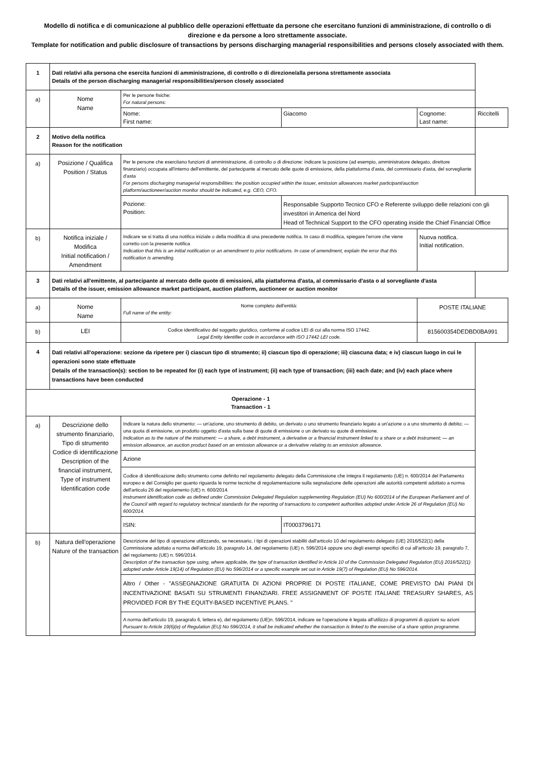Modello di notifica e di comunicazione al pubblico delle operazioni effettuate da persone che esercitano funzioni di amministrazione, di controllo o di direzione e da persone a loro strettamente associate.
Template for notification and public disclosure of transactions by persons discharging managerial responsibilities and persons closely associated with them.
| 1 | Dati relativi alla persona che esercita funzioni di amministrazione, di controllo o di direzione/alla persona strettamente associata Details of the person discharging managerial responsibilities/person closely associated | | | | |
| a) | Nome Name | Per le persone fisiche: For natural persons: | | | |
| | | Nome: First name: | Giacomo | Cognome: Last name: | Riccitelli |
| 2 | Motivo della notifica Reason for the notification | | | | |
| a) | Posizione / Qualifica Position / Status | Per le persone che esercitano funzioni di amministrazione, di controllo o di direzione: indicare la posizione (ad esempio, amministratore delegato, direttore finanziario) occupata all'interno dell'emittente, del partecipante al mercato delle quote di emissione, della piattaforma d'asta, del commissario d'asta, del sorvegliante d'asta For persons discharging managerial responsibilities: the position occupied within the issuer, emission allowances market participant/auction platform/auctioneer/auction monitor should be indicated, e.g. CEO, CFO. | | | |
| | | Pozione: Position: | Responsabile Supporto Tecnico CFO e Referente sviluppo delle relazioni con gli investitori in America del Nord Head of Technical Support to the CFO operating inside the Chief Financial Office | | |
| b) | Notifica iniziale / Modifica Initial notification / Amendment | Indicare se si tratta di una notifica iniziale o della modifica di una precedente notifica. In caso di modifica, spiegare l'errore che viene corretto con la presente notifica Indication that this is an initial notification or an amendment to prior notifications. In case of amendment, explain the error that this notification is amending. | | Nuova notifica. Initial notification. | |
| 3 | Dati relativi all'emittente, al partecipante al mercato delle quote di emissioni, alla piattaforma d'asta, al commissario d'asta o al sorvegliante d'asta Details of the issuer, emission allowance market participant, auction platform, auctioneer or auction monitor | | | | |
| a) | Nome Name | Nome completo dell'entità: Full name of the entity: | | POSTE ITALIANE | |
| b) | LEI | Codice identificativo del soggetto giuridico, conforme al codice LEI di cui alla norma ISO 17442. Legal Entity Identifier code in accordance with ISO 17442 LEI code. | | 815600354DEDBD0BA991 | |
| 4 | Dati relativi all'operazione: sezione da ripetere per i) ciascun tipo di strumento; ii) ciascun tipo di operazione; iii) ciascuna data; e iv) ciascun luogo in cui le operazioni sono state effettuate Details of the transaction(s): section to be repeated for (i) each type of instrument; (ii) each type of transaction; (iii) each date; and (iv) each place where transactions have been conducted | | | | |
| Operazione - 1 Transaction - 1 | | | | | |
| a) | Descrizione dello strumento finanziario, Tipo di strumento Codice di identificazione Description of the financial instrument, Type of instrument Identification code | Indicare la natura dello strumento: — un'azione, uno strumento di debito, un derivato o uno strumento finanziario legato a un'azione o a uno strumento di debito; — una quota di emissione, un prodotto oggetto d'asta sulla base di quote di emissione o un derivato su quote di emissione. Indication as to the nature of the instrument: — a share, a debt instrument, a derivative or a financial instrument linked to a share or a debt instrument; — an emission allowance, an auction product based on an emission allowance or a derivative relating to an emission allowance. | | | |
| | | Azione | | | |
| | | Codice di identificazione dello strumento come definito nel regolamento delegato della Commissione che integra il regolamento (UE) n. 600/2014 del Parlamento europeo e del Consiglio per quanto riguarda le norme tecniche di regolamentazione sulla segnalazione delle operazioni alle autorità competenti adottato a norma dell'articolo 26 del regolamento (UE) n. 600/2014. Instrument identification code as defined under Commission Delegated Regulation supplementing Regulation (EU) No 600/2014 of the European Parliament and of the Council with regard to regulatory technical standards for the reporting of transactions to competent authorities adopted under Article 26 of Regulation (EU) No 600/2014. | | | |
| | | ISIN: | IT0003796171 | | |
| b) | Natura dell'operazione Nature of the transaction | Descrizione del tipo di operazione utilizzando, se necessario, i tipi di operazioni stabiliti dall'articolo 10 del regolamento delegato (UE) 2016/522(1) della Commissione adottato a norma dell'articolo 19, paragrafo 14, del regolamento (UE) n. 596/2014 oppure uno degli esempi specifici di cui all'articolo 19, paragrafo 7, del regolamento (UE) n. 596/2014. Description of the transaction type using, where applicable, the type of transaction identified in Article 10 of the Commission Delegated Regulation (EU) 2016/522(1) adopted under Article 19(14) of Regulation (EU) No 596/2014 or a specific example set out in Article 19(7) of Regulation (EU) No 596/2014. | | | |
| | | Altro / Other - "ASSEGNAZIONE GRATUITA DI AZIONI PROPRIE DI POSTE ITALIANE, COME PREVISTO DAI PIANI DI INCENTIVAZIONE BASATI SU STRUMENTI FINANZIARI. FREE ASSIGNMENT OF POSTE ITALIANE TREASURY SHARES, AS PROVIDED FOR BY THE EQUITY-BASED INCENTIVE PLANS. " | | | |
| | | A norma dell'articolo 19, paragrafo 6, lettera e), del regolamento (UE)n. 596/2014, indicare se l'operazione è legata all'utilizzo di programmi di opzioni su azioni Pursuant to Article 19(6)(e) of Regulation (EU) No 596/2014, it shall be indicated whether the transaction is linked to the exercise of a share option programme. | | | |